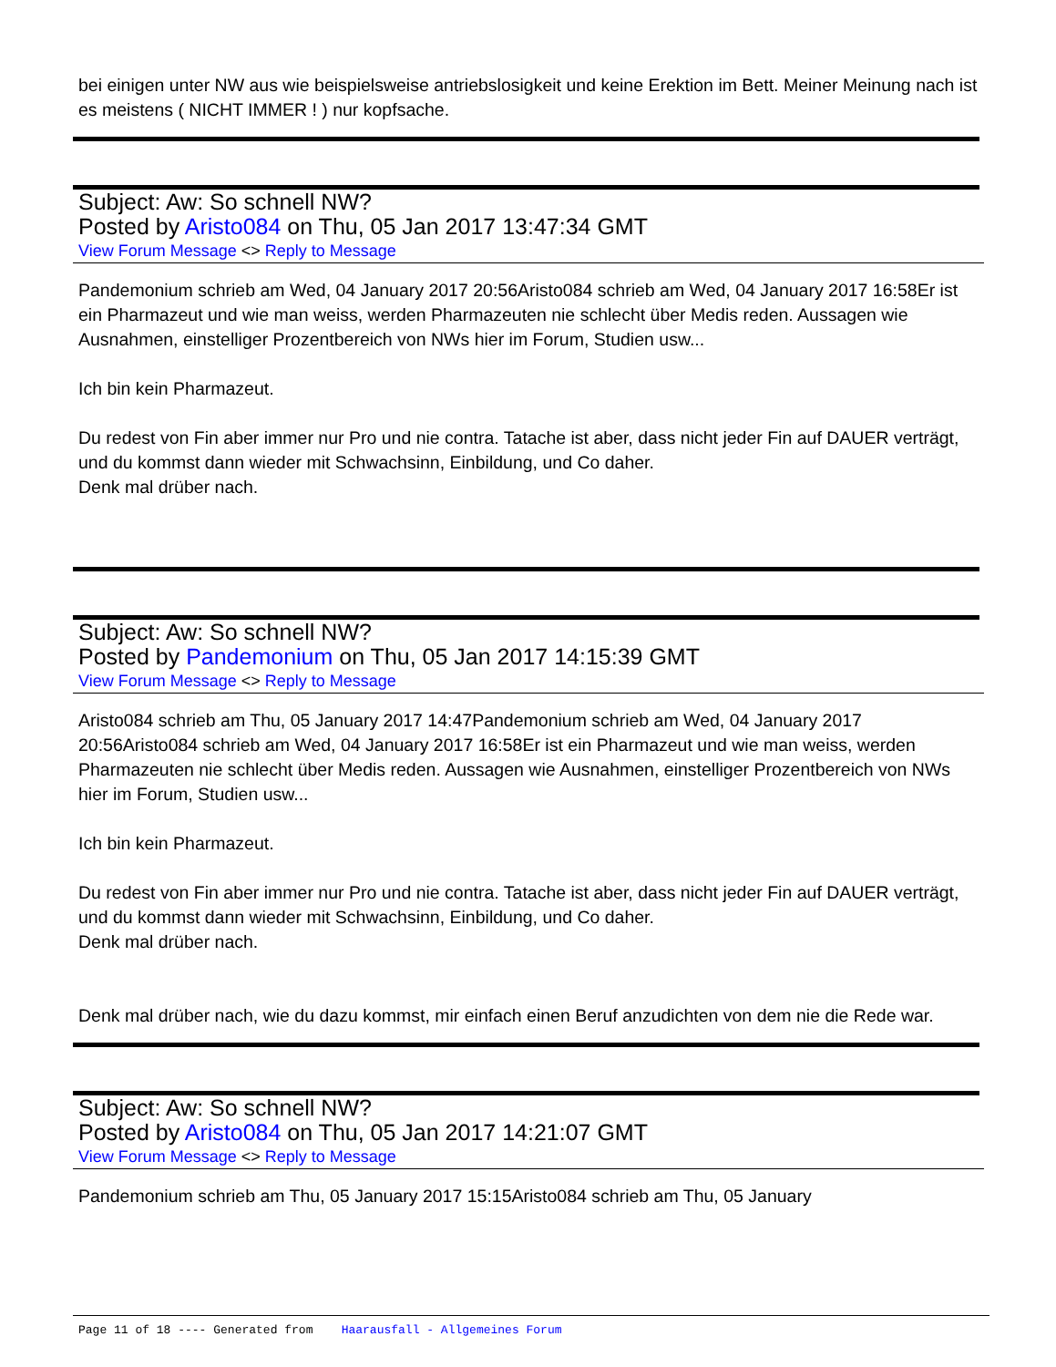bei einigen unter NW aus wie beispielsweise antriebslosigkeit und keine Erektion im Bett. Meiner Meinung nach ist es meistens ( NICHT IMMER ! ) nur kopfsache.
Subject: Aw: So schnell NW?
Posted by Aristo084 on Thu, 05 Jan 2017 13:47:34 GMT
View Forum Message <> Reply to Message
Pandemonium schrieb am Wed, 04 January 2017 20:56Aristo084 schrieb am Wed, 04 January 2017 16:58Er ist ein Pharmazeut und wie man weiss, werden Pharmazeuten nie schlecht über Medis reden. Aussagen wie Ausnahmen, einstelliger Prozentbereich von NWs hier im Forum, Studien usw...
Ich bin kein Pharmazeut.
Du redest von Fin aber immer nur Pro und nie contra. Tatache ist aber, dass nicht jeder Fin auf DAUER verträgt, und du kommst dann wieder mit Schwachsinn, Einbildung, und Co daher.
Denk mal drüber nach.
Subject: Aw: So schnell NW?
Posted by Pandemonium on Thu, 05 Jan 2017 14:15:39 GMT
View Forum Message <> Reply to Message
Aristo084 schrieb am Thu, 05 January 2017 14:47Pandemonium schrieb am Wed, 04 January 2017 20:56Aristo084 schrieb am Wed, 04 January 2017 16:58Er ist ein Pharmazeut und wie man weiss, werden Pharmazeuten nie schlecht über Medis reden. Aussagen wie Ausnahmen, einstelliger Prozentbereich von NWs hier im Forum, Studien usw...
Ich bin kein Pharmazeut.
Du redest von Fin aber immer nur Pro und nie contra. Tatache ist aber, dass nicht jeder Fin auf DAUER verträgt, und du kommst dann wieder mit Schwachsinn, Einbildung, und Co daher.
Denk mal drüber nach.
Denk mal drüber nach, wie du dazu kommst, mir einfach einen Beruf anzudichten von dem nie die Rede war.
Subject: Aw: So schnell NW?
Posted by Aristo084 on Thu, 05 Jan 2017 14:21:07 GMT
View Forum Message <> Reply to Message
Pandemonium schrieb am Thu, 05 January 2017 15:15Aristo084 schrieb am Thu, 05 January
Page 11 of 18 ---- Generated from Haarausfall - Allgemeines Forum